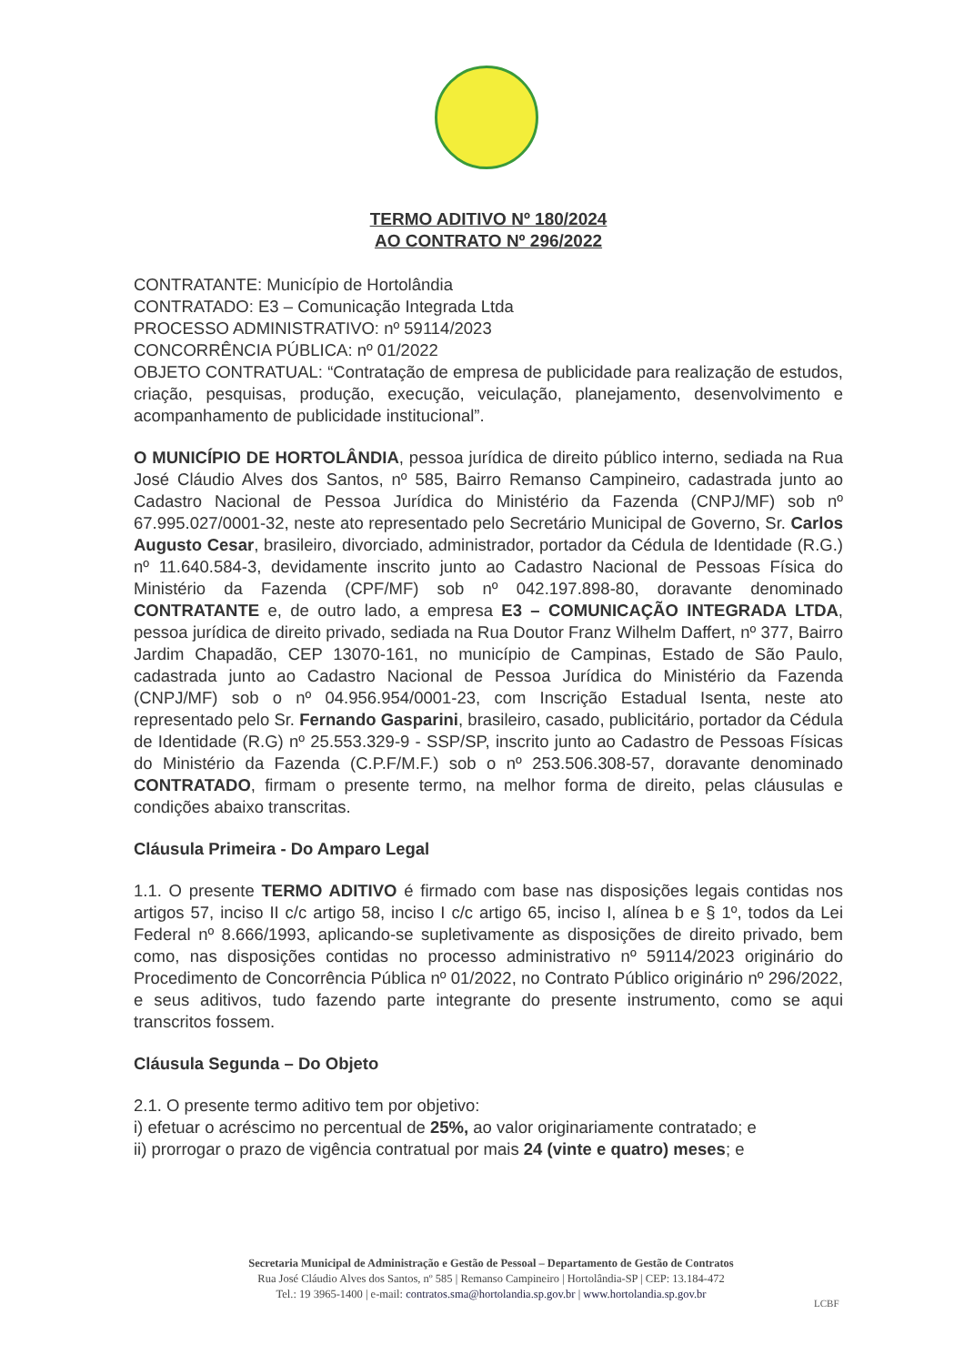TERMO ADITIVO Nº 180/2024
AO CONTRATO Nº 296/2022
CONTRATANTE: Município de Hortolândia
CONTRATADO: E3 – Comunicação Integrada Ltda
PROCESSO ADMINISTRATIVO: nº 59114/2023
CONCORRÊNCIA PÚBLICA: nº 01/2022
OBJETO CONTRATUAL: “Contratação de empresa de publicidade para realização de estudos, criação, pesquisas, produção, execução, veiculação, planejamento, desenvolvimento e acompanhamento de publicidade institucional”.
O MUNICÍPIO DE HORTOLÂNDIA, pessoa jurídica de direito público interno, sediada na Rua José Cláudio Alves dos Santos, nº 585, Bairro Remanso Campineiro, cadastrada junto ao Cadastro Nacional de Pessoa Jurídica do Ministério da Fazenda (CNPJ/MF) sob nº 67.995.027/0001-32, neste ato representado pelo Secretário Municipal de Governo, Sr. Carlos Augusto Cesar, brasileiro, divorciado, administrador, portador da Cédula de Identidade (R.G.) nº 11.640.584-3, devidamente inscrito junto ao Cadastro Nacional de Pessoas Física do Ministério da Fazenda (CPF/MF) sob nº 042.197.898-80, doravante denominado CONTRATANTE e, de outro lado, a empresa E3 – COMUNICAÇÃO INTEGRADA LTDA, pessoa jurídica de direito privado, sediada na Rua Doutor Franz Wilhelm Daffert, nº 377, Bairro Jardim Chapadão, CEP 13070-161, no município de Campinas, Estado de São Paulo, cadastrada junto ao Cadastro Nacional de Pessoa Jurídica do Ministério da Fazenda (CNPJ/MF) sob o nº 04.956.954/0001-23, com Inscrição Estadual Isenta, neste ato representado pelo Sr. Fernando Gasparini, brasileiro, casado, publicitário, portador da Cédula de Identidade (R.G) nº 25.553.329-9 - SSP/SP, inscrito junto ao Cadastro de Pessoas Físicas do Ministério da Fazenda (C.P.F/M.F.) sob o nº 253.506.308-57, doravante denominado CONTRATADO, firmam o presente termo, na melhor forma de direito, pelas cláusulas e condições abaixo transcritas.
Cláusula Primeira - Do Amparo Legal
1.1. O presente TERMO ADITIVO é firmado com base nas disposições legais contidas nos artigos 57, inciso II c/c artigo 58, inciso I c/c artigo 65, inciso I, alínea b e § 1º, todos da Lei Federal nº 8.666/1993, aplicando-se supletivamente as disposições de direito privado, bem como, nas disposições contidas no processo administrativo nº 59114/2023 originário do Procedimento de Concorrência Pública nº 01/2022, no Contrato Público originário nº 296/2022, e seus aditivos, tudo fazendo parte integrante do presente instrumento, como se aqui transcritos fossem.
Cláusula Segunda – Do Objeto
2.1. O presente termo aditivo tem por objetivo:
i) efetuar o acréscimo no percentual de 25%, ao valor originariamente contratado; e
ii) prorrogar o prazo de vigência contratual por mais 24 (vinte e quatro) meses; e
Secretaria Municipal de Administração e Gestão de Pessoal – Departamento de Gestão de Contratos
Rua José Cláudio Alves dos Santos, nº 585 | Remanso Campineiro | Hortolândia-SP | CEP: 13.184-472
Tel.: 19 3965-1400 | e-mail: contratos.sma@hortolandia.sp.gov.br | www.hortolandia.sp.gov.br
LCBF